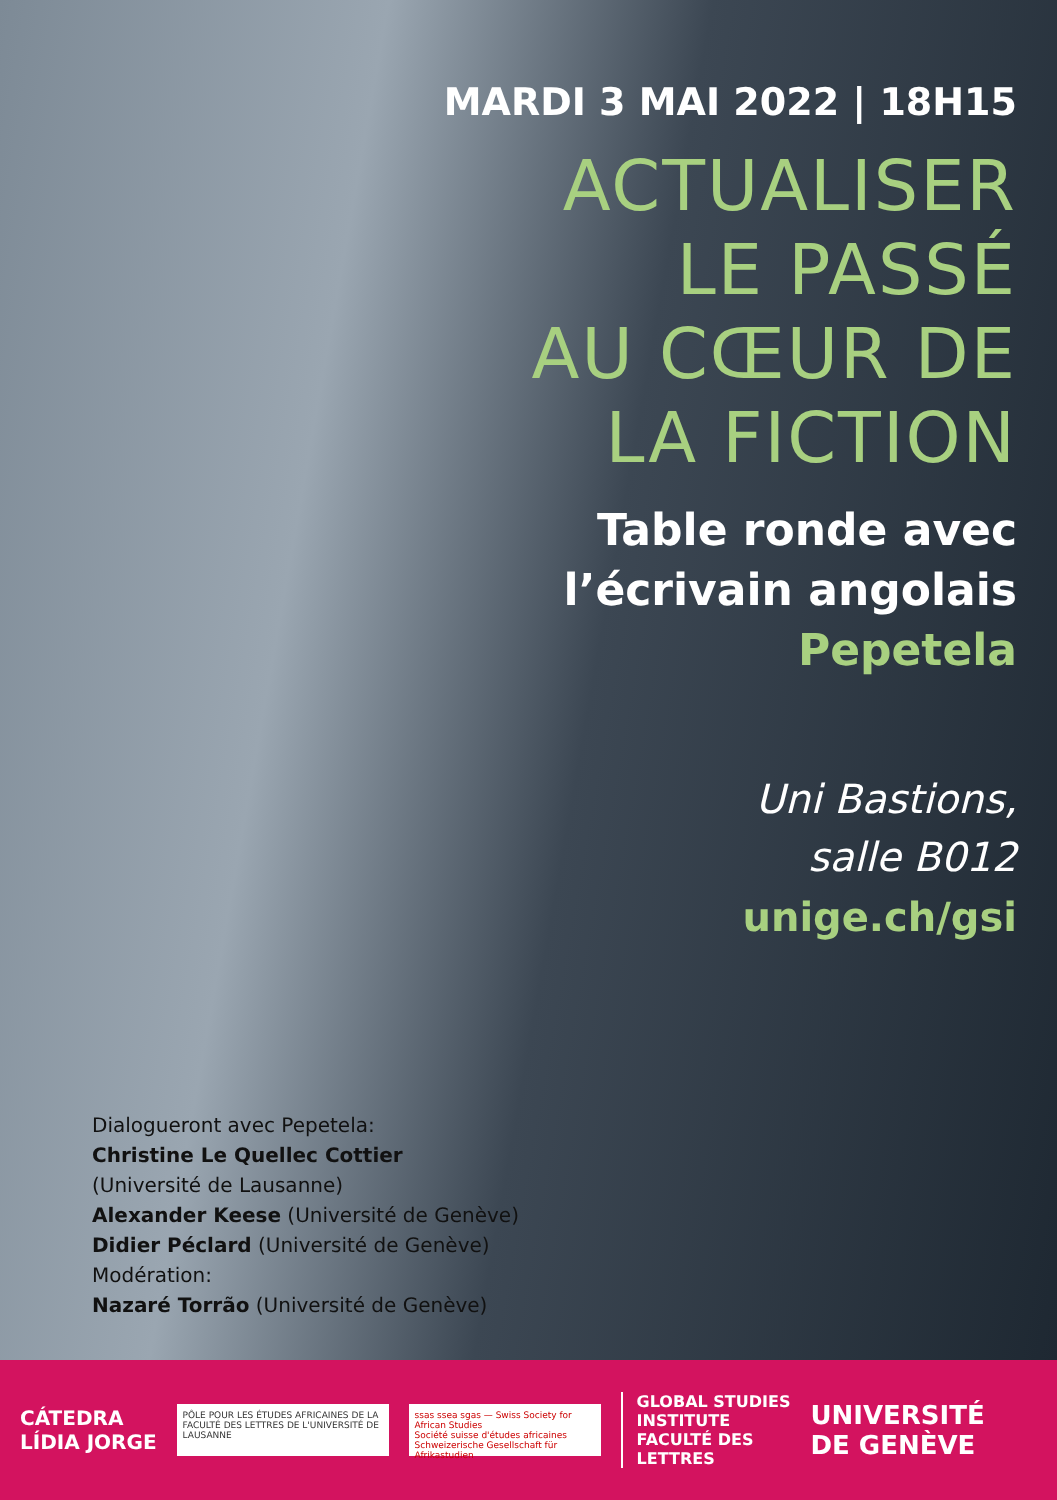MARDI 3 MAI 2022 | 18H15
ACTUALISER
LE PASSÉ
AU CŒUR DE
LA FICTION
Table ronde avec
l’écrivain angolais
Pepetela
Uni Bastions,
salle B012
unige.ch/gsi
Dialogueront avec Pepetela:
Christine Le Quellec Cottier
(Université de Lausanne)
Alexander Keese (Université de Genève)
Didier Péclard (Université de Genève)
Modération:
Nazaré Torrão (Université de Genève)
CÁTEDRA
LÍDIA JORGE
PÔLE POUR LES ÉTUDES AFRICAINES DE LA FACULTÉ DES LETTRES DE L'UNIVERSITÉ DE LAUSANNE
ssas ssea sgas — Swiss Society for African Studies
Société suisse d'études africaines
Schweizerische Gesellschaft für Afrikastudien
GLOBAL STUDIES
INSTITUTE
FACULTÉ DES
LETTRES
UNIVERSITÉ
DE GENÈVE